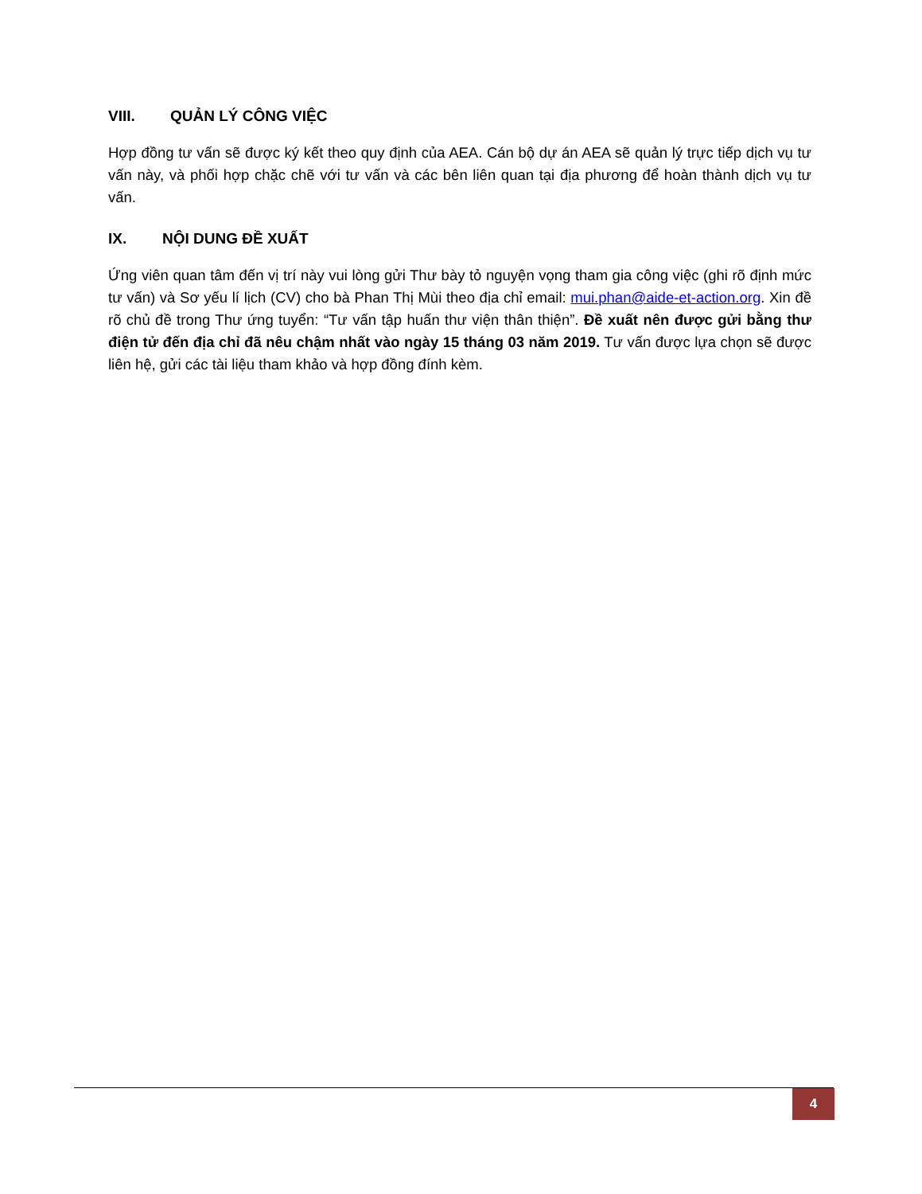VIII. QUẢN LÝ CÔNG VIỆC
Hợp đồng tư vấn sẽ được ký kết theo quy định của AEA. Cán bộ dự án AEA sẽ quản lý trực tiếp dịch vụ tư vấn này, và phối hợp chặc chẽ với tư vấn và các bên liên quan tại địa phương để hoàn thành dịch vụ tư vấn.
IX. NỘI DUNG ĐỀ XUẤT
Ứng viên quan tâm đến vị trí này vui lòng gửi Thư bày tỏ nguyện vọng tham gia công việc (ghi rõ định mức tư vấn) và Sơ yếu lí lịch (CV) cho bà Phan Thị Mùi theo địa chỉ email: mui.phan@aide-et-action.org. Xin đề rõ chủ đề trong Thư ứng tuyển: “Tư vấn tập huấn thư viện thân thiện”. Đề xuất nên được gửi bằng thư điện tử đến địa chỉ đã nêu chậm nhất vào ngày 15 tháng 03 năm 2019. Tư vấn được lựa chọn sẽ được liên hệ, gửi các tài liệu tham khảo và hợp đồng đính kèm.
4